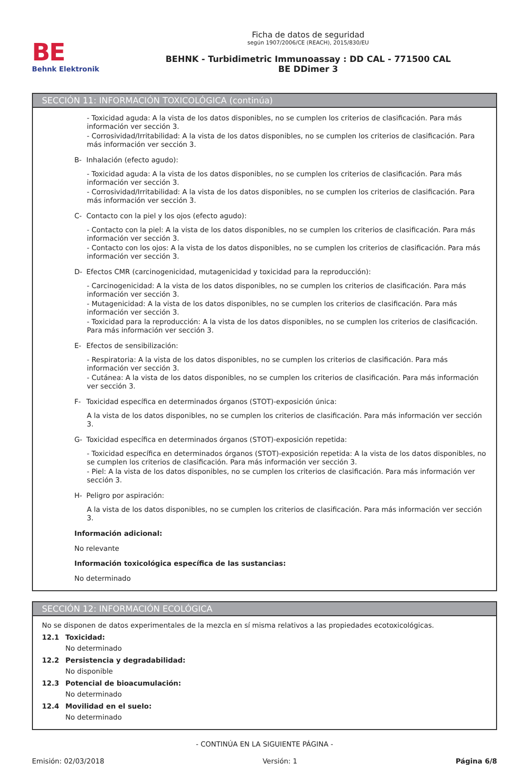BE
Behnk Elektronik
Ficha de datos de seguridad
según 1907/2006/CE (REACH), 2015/830/EU
BEHNK - Turbidimetric Immunoassay : DD CAL - 771500 CAL
BE DDimer 3
SECCIÓN 11: INFORMACIÓN TOXICOLÓGICA (continúa)
- Toxicidad aguda: A la vista de los datos disponibles, no se cumplen los criterios de clasificación. Para más información ver sección 3.
- Corrosividad/Irritabilidad: A la vista de los datos disponibles, no se cumplen los criterios de clasificación. Para más información ver sección 3.
B- Inhalación (efecto agudo):
- Toxicidad aguda: A la vista de los datos disponibles, no se cumplen los criterios de clasificación. Para más información ver sección 3.
- Corrosividad/Irritabilidad: A la vista de los datos disponibles, no se cumplen los criterios de clasificación. Para más información ver sección 3.
C- Contacto con la piel y los ojos (efecto agudo):
- Contacto con la piel: A la vista de los datos disponibles, no se cumplen los criterios de clasificación. Para más información ver sección 3.
- Contacto con los ojos: A la vista de los datos disponibles, no se cumplen los criterios de clasificación. Para más información ver sección 3.
D- Efectos CMR (carcinogenicidad, mutagenicidad y toxicidad para la reproducción):
- Carcinogenicidad: A la vista de los datos disponibles, no se cumplen los criterios de clasificación. Para más información ver sección 3.
- Mutagenicidad: A la vista de los datos disponibles, no se cumplen los criterios de clasificación. Para más información ver sección 3.
- Toxicidad para la reproducción: A la vista de los datos disponibles, no se cumplen los criterios de clasificación. Para más información ver sección 3.
E- Efectos de sensibilización:
- Respiratoria: A la vista de los datos disponibles, no se cumplen los criterios de clasificación. Para más información ver sección 3.
- Cutánea: A la vista de los datos disponibles, no se cumplen los criterios de clasificación. Para más información ver sección 3.
F- Toxicidad específica en determinados órganos (STOT)-exposición única:
A la vista de los datos disponibles, no se cumplen los criterios de clasificación. Para más información ver sección 3.
G- Toxicidad específica en determinados órganos (STOT)-exposición repetida:
- Toxicidad específica en determinados órganos (STOT)-exposición repetida: A la vista de los datos disponibles, no se cumplen los criterios de clasificación. Para más información ver sección 3.
- Piel: A la vista de los datos disponibles, no se cumplen los criterios de clasificación. Para más información ver sección 3.
H- Peligro por aspiración:
A la vista de los datos disponibles, no se cumplen los criterios de clasificación. Para más información ver sección 3.
Información adicional:
No relevante
Información toxicológica específica de las sustancias:
No determinado
SECCIÓN 12: INFORMACIÓN ECOLÓGICA
No se disponen de datos experimentales de la mezcla en sí misma relativos a las propiedades ecotoxicológicas.
12.1 Toxicidad:
No determinado
12.2 Persistencia y degradabilidad:
No disponible
12.3 Potencial de bioacumulación:
No determinado
12.4 Movilidad en el suelo:
No determinado
- CONTINÚA EN LA SIGUIENTE PÁGINA -
Emisión: 02/03/2018 Versión: 1 Página 6/8